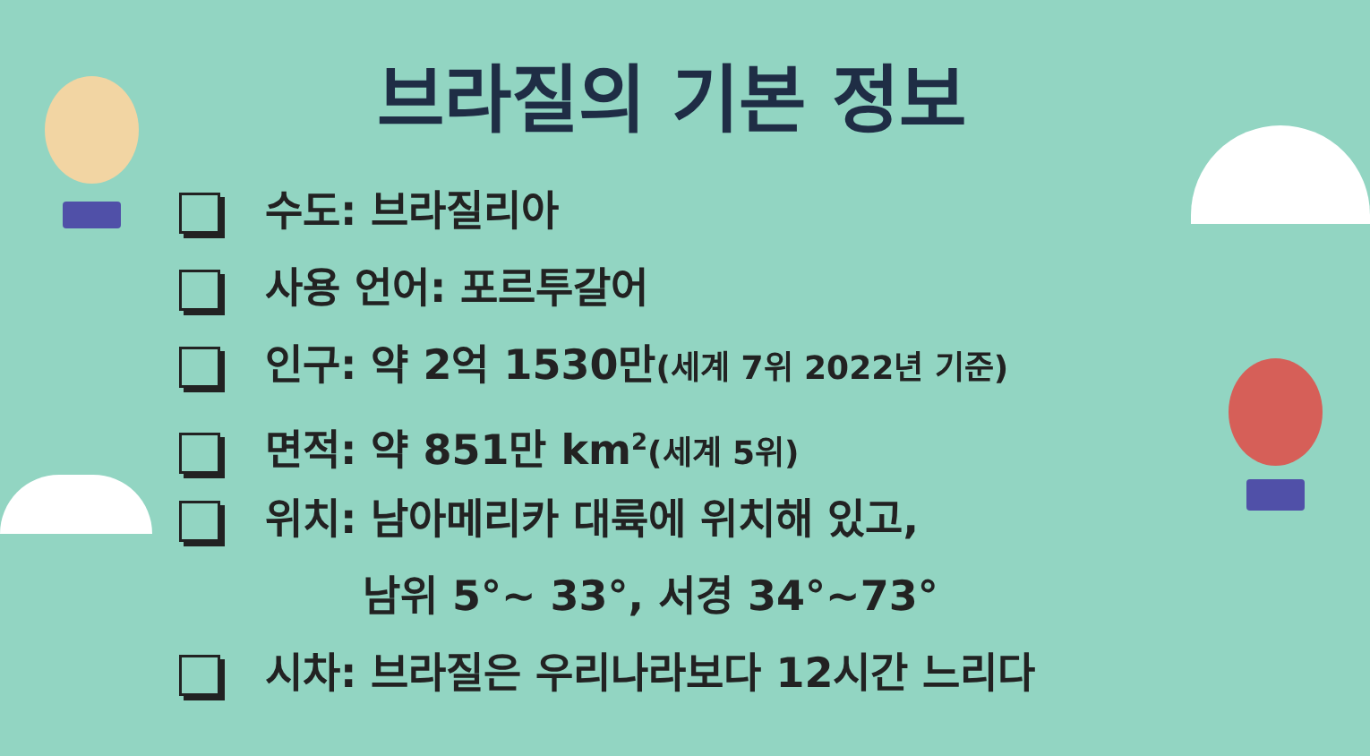브라질의 기본 정보
수도: 브라질리아
사용 언어: 포르투갈어
인구: 약 2억 1530만(세계 7위 2022년 기준)
면적: 약 851만 km<sup>2</sup>(세계 5위)
위치: 남아메리카 대륙에 위치해 있고,
남위 5°~ 33°, 서경 34°~73°
시차: 브라질은 우리나라보다 12시간 느리다